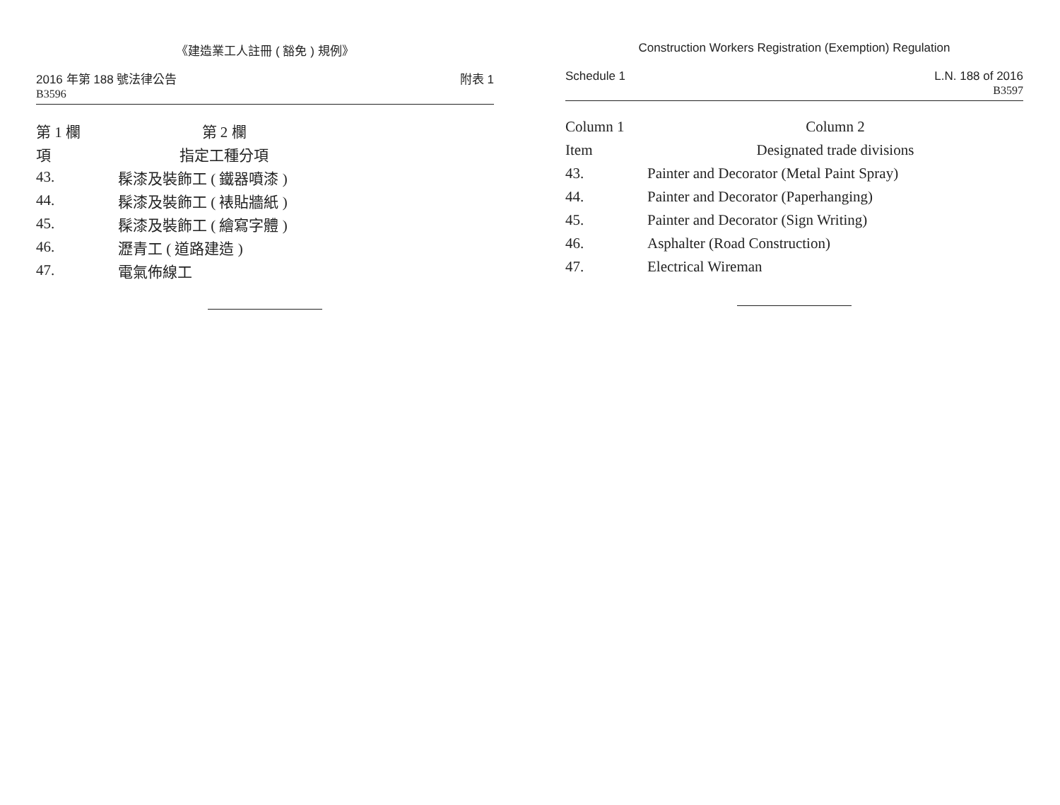《建造業工人註冊 ( 豁免 ) 規例》
2016 年第 188 號法律公告
B3596
附表 1
| 第 1 欄 | 第 2 欄 |
| --- | --- |
| 項 | 指定工種分項 |
| 43. | 髹漆及裝飾工 ( 鐵器噴漆 ) |
| 44. | 髹漆及裝飾工 ( 裱貼牆紙 ) |
| 45. | 髹漆及裝飾工 ( 繪寫字體 ) |
| 46. | 瀝青工 ( 道路建造 ) |
| 47. | 電氣佈線工 |
Construction Workers Registration (Exemption) Regulation
Schedule 1 L.N. 188 of 2016
B3597
| Column 1 | Column 2 |
| --- | --- |
| Item | Designated trade divisions |
| 43. | Painter and Decorator (Metal Paint Spray) |
| 44. | Painter and Decorator (Paperhanging) |
| 45. | Painter and Decorator (Sign Writing) |
| 46. | Asphalter (Road Construction) |
| 47. | Electrical Wireman |